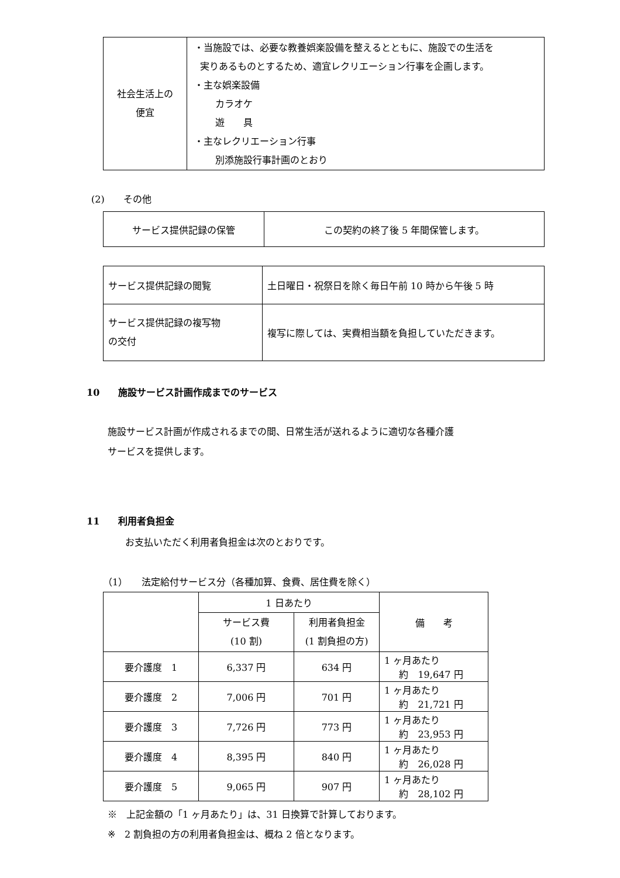| 社会生活上の 便宜 | ・当施設では、必要な教養娯楽設備を整えるとともに、施設での生活を 実りあるものとするため、適宜レクリエーション行事を企画します。 ・主な娯楽設備 カラオケ 遊 具 ・主なレクリエーション行事 別添施設行事計画のとおり |
(2)　　その他
| サービス提供記録の保管 | この契約の終了後 5 年間保管します。 |
| サービス提供記録の閲覧 | 土日曜日・祝祭日を除く毎日午前 10 時から午後 5 時 |
| サービス提供記録の複写物 の交付 | 複写に際しては、実費相当額を負担していただきます。 |
10　　施設サービス計画作成までのサービス
施設サービス計画が作成されるまでの間、日常生活が送れるように適切な各種介護
サービスを提供します。
11　　利用者負担金
お支払いただく利用者負担金は次のとおりです。
（1）　　法定給付サービス分（各種加算、食費、居住費を除く）
| | 1 日あたり | | 備 考 |
| | サービス費 (10 割) | 利用者負担金 (1 割負担の方) | |
| 要介護度 1 | 6,337 円 | 634 円 | 1 ヶ月あたり 約 19,647 円 |
| 要介護度 2 | 7,006 円 | 701 円 | 1 ヶ月あたり 約 21,721 円 |
| 要介護度 3 | 7,726 円 | 773 円 | 1 ヶ月あたり 約 23,953 円 |
| 要介護度 4 | 8,395 円 | 840 円 | 1 ヶ月あたり 約 26,028 円 |
| 要介護度 5 | 9,065 円 | 907 円 | 1 ヶ月あたり 約 28,102 円 |
※　上記金額の「1 ヶ月あたり」は、31 日換算で計算しております。
※　2 割負担の方の利用者負担金は、概ね 2 倍となります。